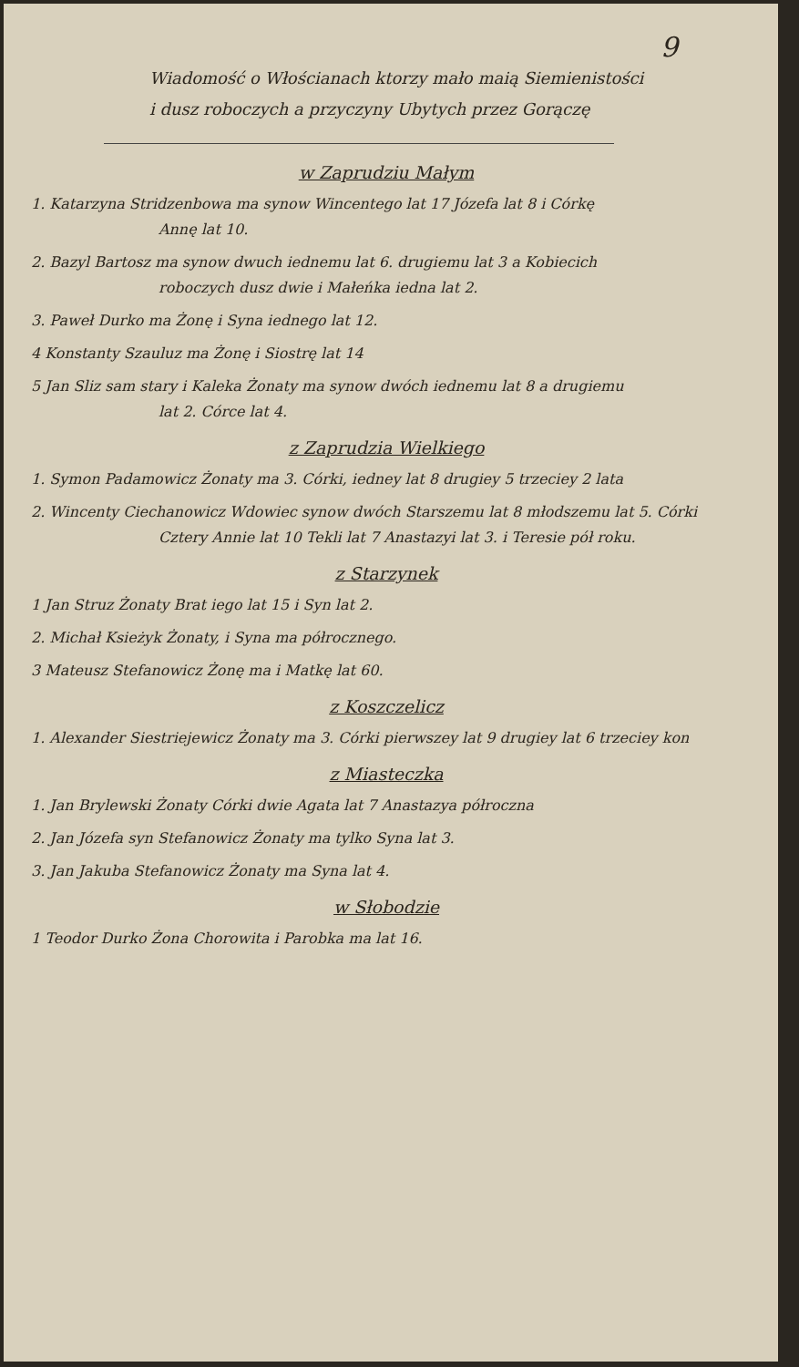9
Wiadomość o Włościanach ktorzy mało maią Siemienistości
i dusz roboczych a przyczyny Ubytych przez Gorączę
w Zaprudziu Małym
1. Katarzyna Stridzenbowa ma synow Wincentego lat 17 Józefa lat 8 i Córkę
Annę lat 10.
2. Bazyl Bartosz ma synow dwuch iednemu lat 6. drugiemu lat 3 a Kobiecich
roboczych dusz dwie i Małeńka iedna lat 2.
3. Paweł Durko ma Żonę i Syna iednego lat 12.
4 Konstanty Szauluz ma Żonę i Siostrę lat 14
5 Jan Sliz sam stary i Kaleka Żonaty ma synow dwóch iednemu lat 8 a drugiemu
lat 2. Córce lat 4.
z Zaprudzia Wielkiego
1. Symon Padamowicz Żonaty ma 3. Córki, iedney lat 8 drugiey 5 trzeciey 2 lata
2. Wincenty Ciechanowicz Wdowiec synow dwóch Starszemu lat 8 młodszemu lat 5. Córki
Cztery Annie lat 10 Tekli lat 7 Anastazyi lat 3. i Teresie pół roku.
z Starzynek
1 Jan Struz Żonaty Brat iego lat 15 i Syn lat 2.
2. Michał Ksieżyk Żonaty, i Syna ma półrocznego.
3 Mateusz Stefanowicz Żonę ma i Matkę lat 60.
z Koszczelicz
1. Alexander Siestriejewicz Żonaty ma 3. Córki pierwszey lat 9 drugiey lat 6 trzeciey kon
z Miasteczka
1. Jan Brylewski Żonaty Córki dwie Agata lat 7 Anastazya półroczna
2. Jan Józefa syn Stefanowicz Żonaty ma tylko Syna lat 3.
3. Jan Jakuba Stefanowicz Żonaty ma Syna lat 4.
w Słobodzie
1 Teodor Durko Żona Chorowita i Parobka ma lat 16.